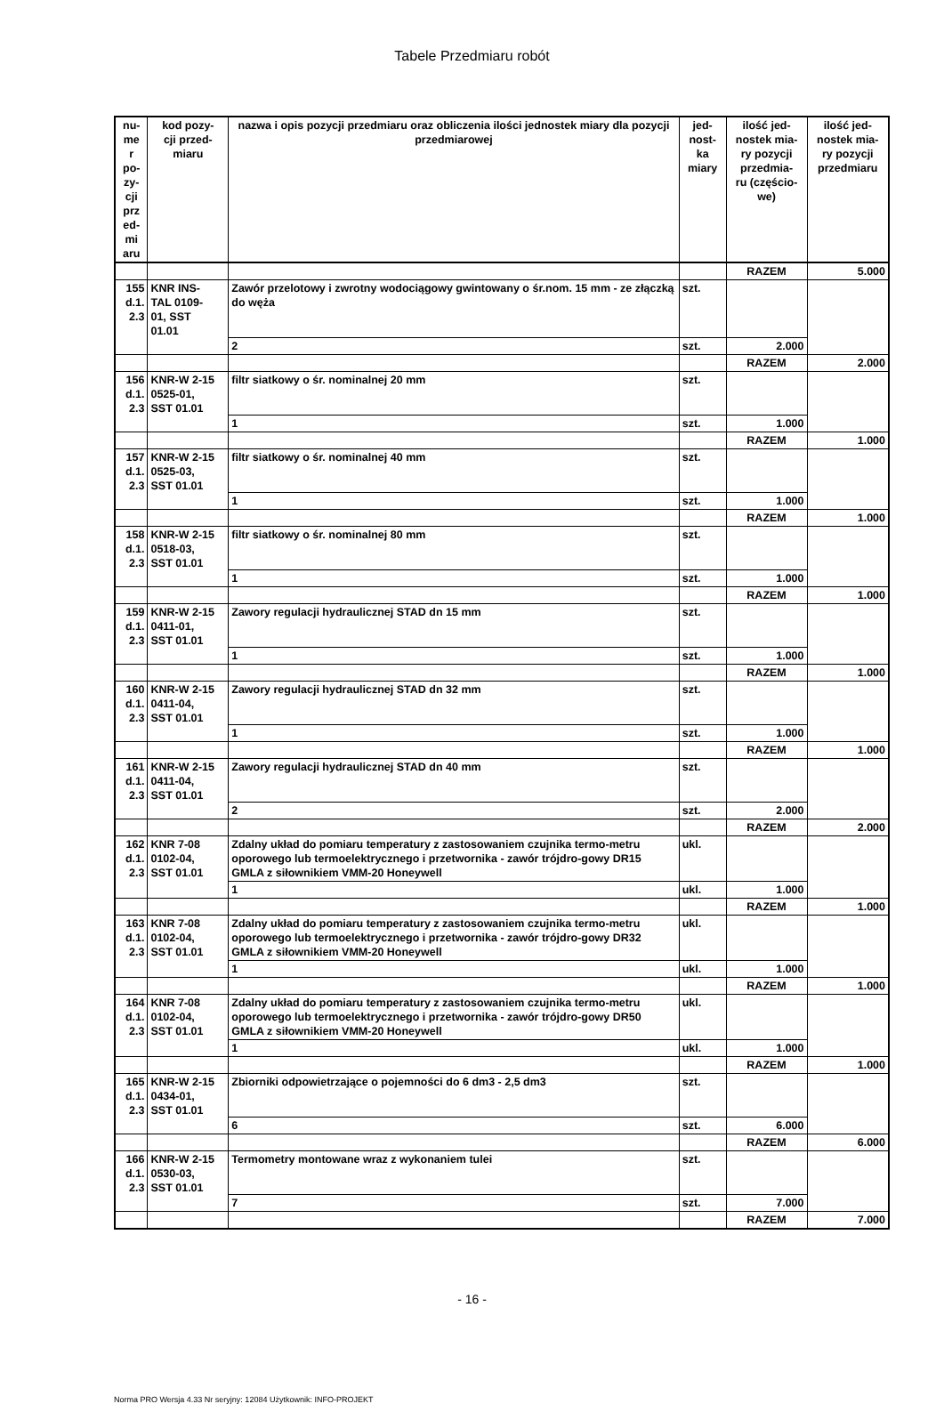Tabele Przedmiaru robót
| nu- me r po- zy- cji prz ed- mi aru | kod pozy- cji przed- miaru | nazwa i opis pozycji przedmiaru oraz obliczenia ilości jednostek miary dla pozycji przedmiarowej | jed- nost- ka miary | ilość jed- nostek mia- ry pozycji przedmia- ru (częścio- we) | ilość jed- nostek mia- ry pozycji przedmiaru |
| --- | --- | --- | --- | --- | --- |
| | | | | RAZEM | 5.000 |
| 155 d.1. 2.3 | KNR INS- TAL 0109- 01, SST 01.01 | Zawór przelotowy i zwrotny wodociągowy gwintowany o śr.nom. 15 mm - ze złączką do węża | szt. | | |
| | | 2 | szt. | 2.000 | |
| | | | | RAZEM | 2.000 |
| 156 d.1. 2.3 | KNR-W 2-15 0525-01, SST 01.01 | filtr siatkowy o śr. nominalnej 20 mm | szt. | | |
| | | 1 | szt. | 1.000 | |
| | | | | RAZEM | 1.000 |
| 157 d.1. 2.3 | KNR-W 2-15 0525-03, SST 01.01 | filtr siatkowy o śr. nominalnej 40 mm | szt. | | |
| | | 1 | szt. | 1.000 | |
| | | | | RAZEM | 1.000 |
| 158 d.1. 2.3 | KNR-W 2-15 0518-03, SST 01.01 | filtr siatkowy o śr. nominalnej 80 mm | szt. | | |
| | | 1 | szt. | 1.000 | |
| | | | | RAZEM | 1.000 |
| 159 d.1. 2.3 | KNR-W 2-15 0411-01, SST 01.01 | Zawory regulacji hydraulicznej STAD dn 15 mm | szt. | | |
| | | 1 | szt. | 1.000 | |
| | | | | RAZEM | 1.000 |
| 160 d.1. 2.3 | KNR-W 2-15 0411-04, SST 01.01 | Zawory regulacji hydraulicznej STAD dn 32 mm | szt. | | |
| | | 1 | szt. | 1.000 | |
| | | | | RAZEM | 1.000 |
| 161 d.1. 2.3 | KNR-W 2-15 0411-04, SST 01.01 | Zawory regulacji hydraulicznej STAD dn 40 mm | szt. | | |
| | | 2 | szt. | 2.000 | |
| | | | | RAZEM | 2.000 |
| 162 d.1. 2.3 | KNR 7-08 0102-04, SST 01.01 | Zdalny układ do pomiaru temperatury z zastosowaniem czujnika termo-metru oporowego lub termoelektrycznego i przetwornika - zawór trójdro-gowy DR15 GMLA z siłownikiem VMM-20 Honeywell | ukl. | | |
| | | 1 | ukl. | 1.000 | |
| | | | | RAZEM | 1.000 |
| 163 d.1. 2.3 | KNR 7-08 0102-04, SST 01.01 | Zdalny układ do pomiaru temperatury z zastosowaniem czujnika termo-metru oporowego lub termoelektrycznego i przetwornika - zawór trójdro-gowy DR32 GMLA z siłownikiem VMM-20 Honeywell | ukl. | | |
| | | 1 | ukl. | 1.000 | |
| | | | | RAZEM | 1.000 |
| 164 d.1. 2.3 | KNR 7-08 0102-04, SST 01.01 | Zdalny układ do pomiaru temperatury z zastosowaniem czujnika termo-metru oporowego lub termoelektrycznego i przetwornika - zawór trójdro-gowy DR50 GMLA z siłownikiem VMM-20 Honeywell | ukl. | | |
| | | 1 | ukl. | 1.000 | |
| | | | | RAZEM | 1.000 |
| 165 d.1. 2.3 | KNR-W 2-15 0434-01, SST 01.01 | Zbiorniki odpowietrzające o pojemności do 6 dm3 - 2,5 dm3 | szt. | | |
| | | 6 | szt. | 6.000 | |
| | | | | RAZEM | 6.000 |
| 166 d.1. 2.3 | KNR-W 2-15 0530-03, SST 01.01 | Termometry montowane wraz z wykonaniem tulei | szt. | | |
| | | 7 | szt. | 7.000 | |
| | | | | RAZEM | 7.000 |
- 16 -
Norma PRO Wersja 4.33 Nr seryjny: 12084 Użytkownik: INFO-PROJEKT